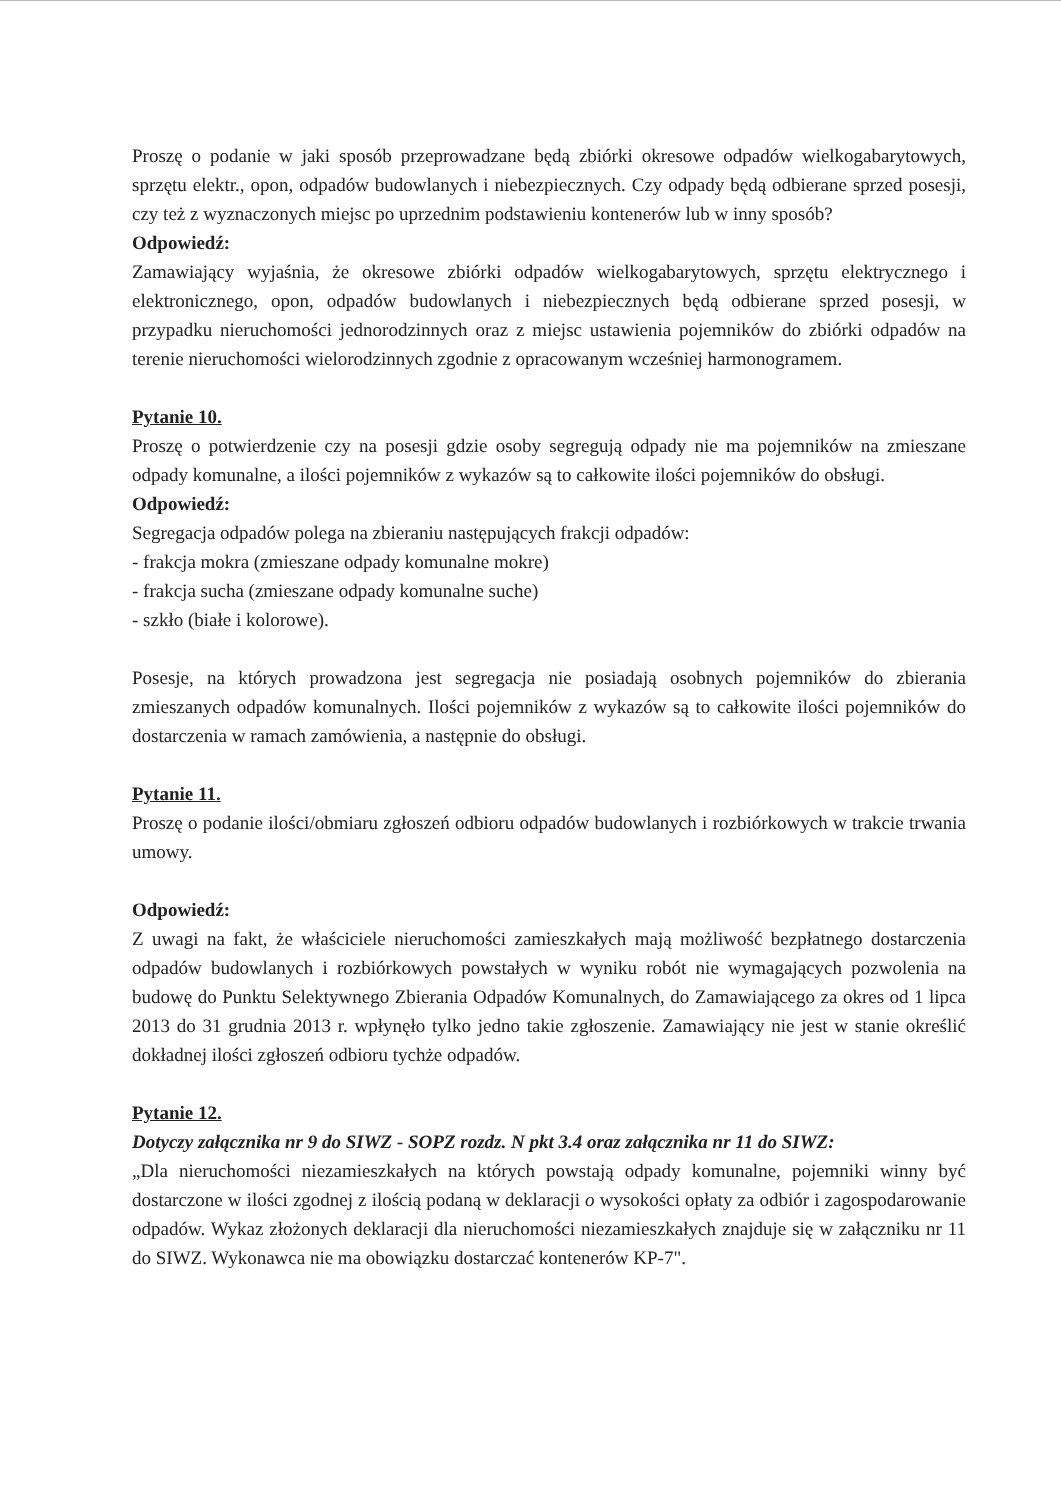Proszę o podanie w jaki sposób przeprowadzane będą zbiórki okresowe odpadów wielkogabarytowych, sprzętu elektr., opon, odpadów budowlanych i niebezpiecznych. Czy odpady będą odbierane sprzed posesji, czy też z wyznaczonych miejsc po uprzednim podstawieniu kontenerów lub w inny sposób?
Odpowiedź:
Zamawiający wyjaśnia, że okresowe zbiórki odpadów wielkogabarytowych, sprzętu elektrycznego i elektronicznego, opon, odpadów budowlanych i niebezpiecznych będą odbierane sprzed posesji, w przypadku nieruchomości jednorodzinnych oraz z miejsc ustawienia pojemników do zbiórki odpadów na terenie nieruchomości wielorodzinnych zgodnie z opracowanym wcześniej harmonogramem.
Pytanie 10.
Proszę o potwierdzenie czy na posesji gdzie osoby segregują odpady nie ma pojemników na zmieszane odpady komunalne, a ilości pojemników z wykazów są to całkowite ilości pojemników do obsługi.
Odpowiedź:
Segregacja odpadów polega na zbieraniu następujących frakcji odpadów:
- frakcja mokra (zmieszane odpady komunalne mokre)
- frakcja sucha (zmieszane odpady komunalne suche)
- szkło (białe i kolorowe).
Posesje, na których prowadzona jest segregacja nie posiadają osobnych pojemników do zbierania zmieszanych odpadów komunalnych. Ilości pojemników z wykazów są to całkowite ilości pojemników do dostarczenia w ramach zamówienia, a następnie do obsługi.
Pytanie 11.
Proszę o podanie ilości/obmiaru zgłoszeń odbioru odpadów budowlanych i rozbiórkowych w trakcie trwania umowy.
Odpowiedź:
Z uwagi na fakt, że właściciele nieruchomości zamieszkałych mają możliwość bezpłatnego dostarczenia odpadów budowlanych i rozbiórkowych powstałych w wyniku robót nie wymagających pozwolenia na budowę do Punktu Selektywnego Zbierania Odpadów Komunalnych, do Zamawiającego za okres od 1 lipca 2013 do 31 grudnia 2013 r. wpłynęło tylko jedno takie zgłoszenie. Zamawiający nie jest w stanie określić dokładnej ilości zgłoszeń odbioru tychże odpadów.
Pytanie 12.
Dotyczy załącznika nr 9 do SIWZ - SOPZ rozdz. N pkt 3.4 oraz załącznika nr 11 do SIWZ:
„Dla nieruchomości niezamieszkałych na których powstają odpady komunalne, pojemniki winny być dostarczone w ilości zgodnej z ilością podaną w deklaracji o wysokości opłaty za odbiór i zagospodarowanie odpadów. Wykaz złożonych deklaracji dla nieruchomości niezamieszkałych znajduje się w załączniku nr 11 do SIWZ. Wykonawca nie ma obowiązku dostarczać kontenerów KP-7".